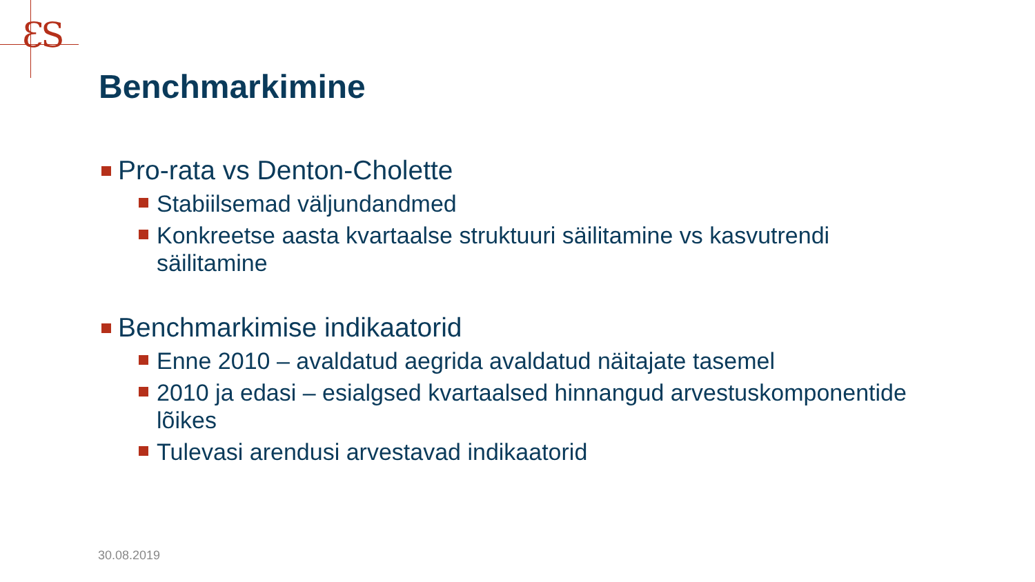ƐS
Benchmarkimine
Pro-rata vs Denton-Cholette
Stabiilsemad väljundandmed
Konkreetse aasta kvartaalse struktuuri säilitamine vs kasvutrendi säilitamine
Benchmarkimise indikaatorid
Enne 2010 – avaldatud aegrida avaldatud näitajate tasemel
2010 ja edasi – esialgsed kvartaalsed hinnangud arvestuskomponentide lõikes
Tulevasi arendusi arvestavad indikaatorid
30.08.2019